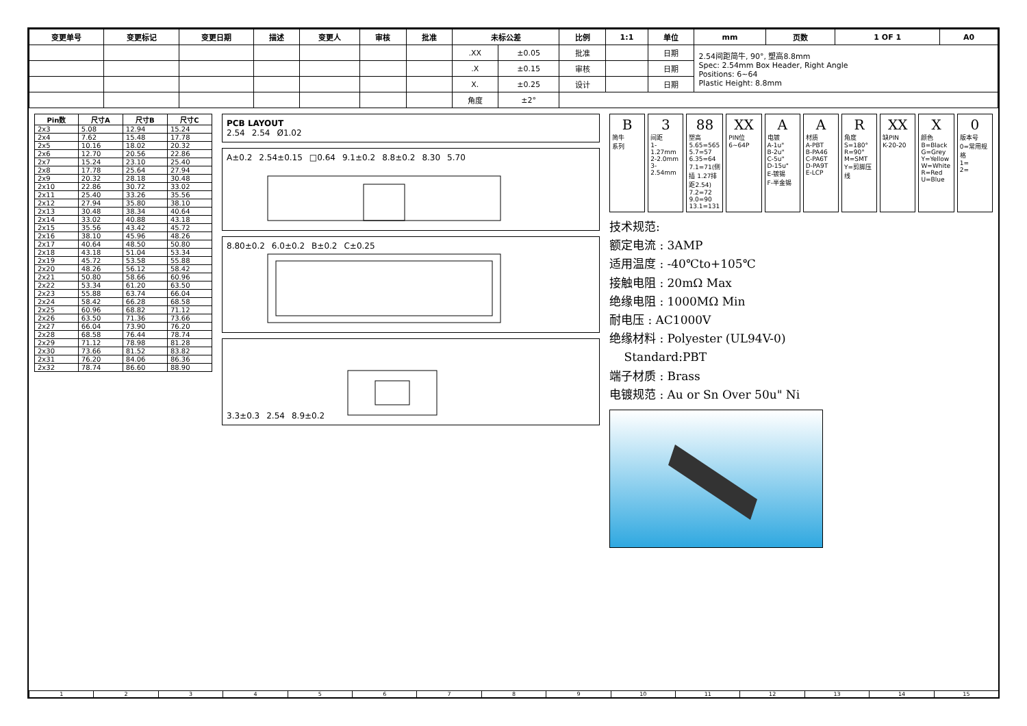| 变更单号 | 变更标记 | 变更日期 | 描述 | 变更人 | 审核 | 批准 | 未标公差 | | 比例 | 1:1 | 单位 | mm | 页数 | 1 OF 1 | A0 |
| --- | --- | --- | --- | --- | --- | --- | --- | --- | --- | --- | --- | --- | --- | --- | --- |
| | | | | | | | .XX | ±0.05 | 批准 | | 日期 | 2.54间距简牛, 90°, 塑高8.8mm Spec: 2.54mm Box Header, Right Angle Positions: 6~64 Plastic Height: 8.8mm | | | |
| | | | | | | | .X | ±0.15 | 审核 | | 日期 | | | | |
| | | | | | | | X. | ±0.25 | 设计 | | 日期 | | | | |
| | | | | | | | 角度 | ±2° | | | | | | | |
| Pin数 | 尺寸A | 尺寸B | 尺寸C |
| --- | --- | --- | --- |
| 2x3 | 5.08 | 12.94 | 15.24 |
| 2x4 | 7.62 | 15.48 | 17.78 |
| 2x5 | 10.16 | 18.02 | 20.32 |
| 2x6 | 12.70 | 20.56 | 22.86 |
| 2x7 | 15.24 | 23.10 | 25.40 |
| 2x8 | 17.78 | 25.64 | 27.94 |
| 2x9 | 20.32 | 28.18 | 30.48 |
| 2x10 | 22.86 | 30.72 | 33.02 |
| 2x11 | 25.40 | 33.26 | 35.56 |
| 2x12 | 27.94 | 35.80 | 38.10 |
| 2x13 | 30.48 | 38.34 | 40.64 |
| 2x14 | 33.02 | 40.88 | 43.18 |
| 2x15 | 35.56 | 43.42 | 45.72 |
| 2x16 | 38.10 | 45.96 | 48.26 |
| 2x17 | 40.64 | 48.50 | 50.80 |
| 2x18 | 43.18 | 51.04 | 53.34 |
| 2x19 | 45.72 | 53.58 | 55.88 |
| 2x20 | 48.26 | 56.12 | 58.42 |
| 2x21 | 50.80 | 58.66 | 60.96 |
| 2x22 | 53.34 | 61.20 | 63.50 |
| 2x23 | 55.88 | 63.74 | 66.04 |
| 2x24 | 58.42 | 66.28 | 68.58 |
| 2x25 | 60.96 | 68.82 | 71.12 |
| 2x26 | 63.50 | 71.36 | 73.66 |
| 2x27 | 66.04 | 73.90 | 76.20 |
| 2x28 | 68.58 | 76.44 | 78.74 |
| 2x29 | 71.12 | 78.98 | 81.28 |
| 2x30 | 73.66 | 81.52 | 83.82 |
| 2x31 | 76.20 | 84.06 | 86.36 |
| 2x32 | 78.74 | 86.60 | 88.90 |
PCB LAYOUT
2.54 2.54 Ø1.02
A±0.2 2.54±0.15 □0.64 9.1±0.2 8.8±0.2 8.30 5.70
8.80±0.2 6.0±0.2 B±0.2 C±0.25
3.3±0.3 2.54 8.9±0.2
B简牛
系列
3
间距
1-1.27mm
2-2.0mm
3-2.54mm
88
塑高
5.65=565
5.7=57
6.35=64
7.1=71(侧插 1.27排距2.54)
7.2=72
9.0=90
13.1=131
XX
PIN位
6~64P
A电镀
A-1u"
B-2u"
C-5u"
D-15u"
E-镀锡
F-半金锡
A材质
A-PBT
B-PA46
C-PA6T
D-PA9T
E-LCP
R角度
S=180°
R=90°
M=SMT
Y=剪脚压线
XX
缺PIN
K-20-20
X颜色
B=Black
G=Grey
Y=Yellow
W=White
R=Red
U=Blue
0
版本号
0=常用规格
1=
2=
技术规范:
额定电流 : 3AMP
适用温度 : -40℃to+105℃
接触电阻 : 20mΩ Max
绝缘电阻 : 1000MΩ Min
耐电压 : AC1000V
绝缘材料 : Polyester (UL94V-0)
Standard:PBT
端子材质 : Brass
电镀规范 : Au or Sn Over 50u" Ni
1 2 3 4 5 6 7 8 9 10 11 12 13 14 15